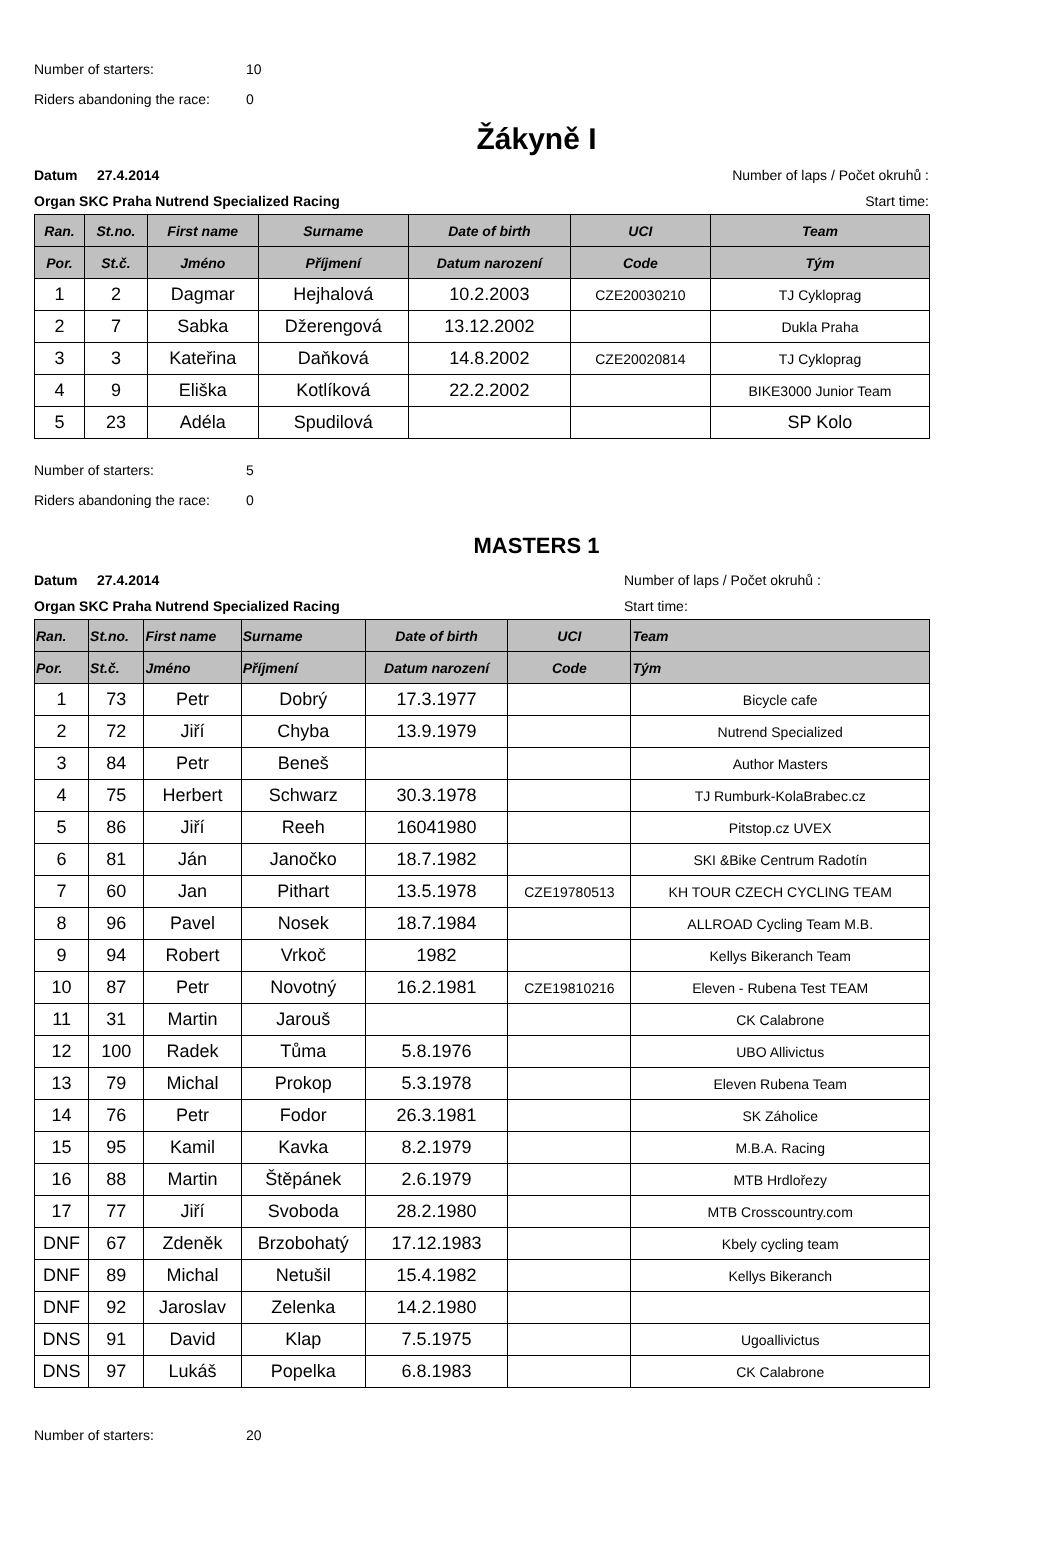Number of starters: 10
Riders abandoning the race: 0
Žákyně I
Datum 27.4.2014 Number of laps / Počet okruhů :
Organ SKC Praha Nutrend Specialized Racing Start time:
| Ran. | St.no. | First name | Surname | Date of birth | UCI | Team |
| --- | --- | --- | --- | --- | --- | --- |
| Por. | St.č. | Jméno | Příjmení | Datum narození | Code | Tým |
| 1 | 2 | Dagmar | Hejhalová | 10.2.2003 | CZE20030210 | TJ Cykloprag |
| 2 | 7 | Sabka | Džerengová | 13.12.2002 | | Dukla Praha |
| 3 | 3 | Kateřina | Daňková | 14.8.2002 | CZE20020814 | TJ Cykloprag |
| 4 | 9 | Eliška | Kotlíková | 22.2.2002 | | BIKE3000 Junior Team |
| 5 | 23 | Adéla | Spudilová | | | SP Kolo |
Number of starters: 5
Riders abandoning the race: 0
MASTERS 1
Datum 27.4.2014 Number of laps / Počet okruhů :
Organ SKC Praha Nutrend Specialized Racing Start time:
| Ran. | St.no. | First name | Surname | Date of birth | UCI | Team |
| --- | --- | --- | --- | --- | --- | --- |
| Por. | St.č. | Jméno | Příjmení | Datum narození | Code | Tým |
| 1 | 73 | Petr | Dobrý | 17.3.1977 | | Bicycle cafe |
| 2 | 72 | Jiří | Chyba | 13.9.1979 | | Nutrend Specialized |
| 3 | 84 | Petr | Beneš | | | Author Masters |
| 4 | 75 | Herbert | Schwarz | 30.3.1978 | | TJ Rumburk-KolaBrabec.cz |
| 5 | 86 | Jiří | Reeh | 16041980 | | Pitstop.cz UVEX |
| 6 | 81 | Ján | Janočko | 18.7.1982 | | SKI &Bike Centrum Radotín |
| 7 | 60 | Jan | Pithart | 13.5.1978 | CZE19780513 | KH TOUR CZECH CYCLING TEAM |
| 8 | 96 | Pavel | Nosek | 18.7.1984 | | ALLROAD Cycling Team M.B. |
| 9 | 94 | Robert | Vrkoč | 1982 | | Kellys Bikeranch Team |
| 10 | 87 | Petr | Novotný | 16.2.1981 | CZE19810216 | Eleven - Rubena Test TEAM |
| 11 | 31 | Martin | Jarouš | | | CK Calabrone |
| 12 | 100 | Radek | Tůma | 5.8.1976 | | UBO Allivictus |
| 13 | 79 | Michal | Prokop | 5.3.1978 | | Eleven Rubena Team |
| 14 | 76 | Petr | Fodor | 26.3.1981 | | SK Záholice |
| 15 | 95 | Kamil | Kavka | 8.2.1979 | | M.B.A. Racing |
| 16 | 88 | Martin | Štěpánek | 2.6.1979 | | MTB Hrdlořezy |
| 17 | 77 | Jiří | Svoboda | 28.2.1980 | | MTB Crosscountry.com |
| DNF | 67 | Zdeněk | Brzobohatý | 17.12.1983 | | Kbely cycling team |
| DNF | 89 | Michal | Netušil | 15.4.1982 | | Kellys Bikeranch |
| DNF | 92 | Jaroslav | Zelenka | 14.2.1980 | | |
| DNS | 91 | David | Klap | 7.5.1975 | | Ugoallivictus |
| DNS | 97 | Lukáš | Popelka | 6.8.1983 | | CK Calabrone |
Number of starters: 20